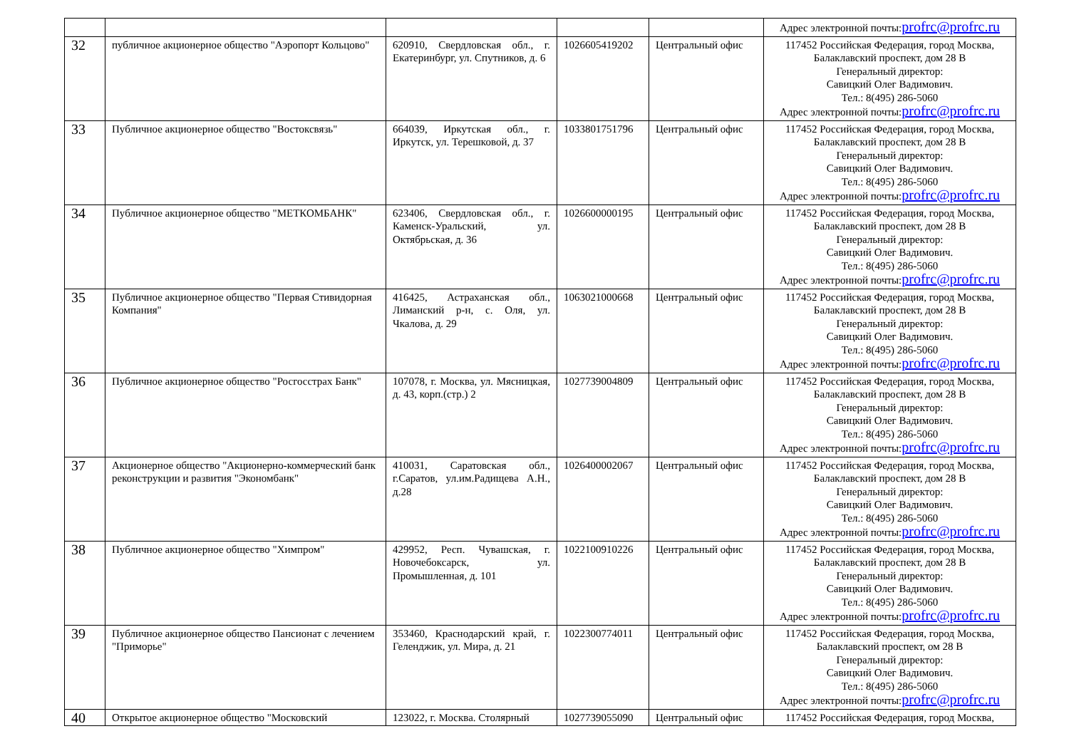| | | | | | Адрес электронной почты: profrc@profrc.ru |
| 32 | публичное акционерное общество "Аэропорт Кольцово" | 620910, Свердловская обл., г. Екатеринбург, ул. Спутников, д. 6 | 1026605419202 | Центральный офис | 117452 Российская Федерация, город Москва, Балаклавский проспект, дом 28 В Генеральный директор: Савицкий Олег Вадимович. Тел.: 8(495) 286-5060 Адрес электронной почты: profrc@profrc.ru |
| 33 | Публичное акционерное общество "Востоксвязь" | 664039, Иркутская обл., г. Иркутск, ул. Терешковой, д. 37 | 1033801751796 | Центральный офис | 117452 Российская Федерация, город Москва, Балаклавский проспект, дом 28 В Генеральный директор: Савицкий Олег Вадимович. Тел.: 8(495) 286-5060 Адрес электронной почты: profrc@profrc.ru |
| 34 | Публичное акционерное общество "МЕТКОМБАНК" | 623406, Свердловская обл., г. Каменск-Уральский, ул. Октябрьская, д. 36 | 1026600000195 | Центральный офис | 117452 Российская Федерация, город Москва, Балаклавский проспект, дом 28 В Генеральный директор: Савицкий Олег Вадимович. Тел.: 8(495) 286-5060 Адрес электронной почты: profrc@profrc.ru |
| 35 | Публичное акционерное общество "Первая Стивидорная Компания" | 416425, Астраханская обл., Лиманский р-н, с. Оля, ул. Чкалова, д. 29 | 1063021000668 | Центральный офис | 117452 Российская Федерация, город Москва, Балаклавский проспект, дом 28 В Генеральный директор: Савицкий Олег Вадимович. Тел.: 8(495) 286-5060 Адрес электронной почты: profrc@profrc.ru |
| 36 | Публичное акционерное общество "Росгосстрах Банк" | 107078, г. Москва, ул. Мясницкая, д. 43, корп.(стр.) 2 | 1027739004809 | Центральный офис | 117452 Российская Федерация, город Москва, Балаклавский проспект, дом 28 В Генеральный директор: Савицкий Олег Вадимович. Тел.: 8(495) 286-5060 Адрес электронной почты: profrc@profrc.ru |
| 37 | Акционерное общество "Акционерно-коммерческий банк реконструкции и развития "Экономбанк" | 410031, Саратовская обл., г.Саратов, ул.им.Радищева А.Н., д.28 | 1026400002067 | Центральный офис | 117452 Российская Федерация, город Москва, Балаклавский проспект, дом 28 В Генеральный директор: Савицкий Олег Вадимович. Тел.: 8(495) 286-5060 Адрес электронной почты: profrc@profrc.ru |
| 38 | Публичное акционерное общество "Химпром" | 429952, Респ. Чувашская, г. Новочебоксарск, ул. Промышленная, д. 101 | 1022100910226 | Центральный офис | 117452 Российская Федерация, город Москва, Балаклавский проспект, дом 28 В Генеральный директор: Савицкий Олег Вадимович. Тел.: 8(495) 286-5060 Адрес электронной почты: profrc@profrc.ru |
| 39 | Публичное акционерное общество Пансионат с лечением "Приморье" | 353460, Краснодарский край, г. Геленджик, ул. Мира, д. 21 | 1022300774011 | Центральный офис | 117452 Российская Федерация, город Москва, Балаклавский проспект, ом 28 В Генеральный директор: Савицкий Олег Вадимович. Тел.: 8(495) 286-5060 Адрес электронной почты: profrc@profrc.ru |
| 40 | Открытое акционерное общество "Московский | 123022, г. Москва. Столярный | 1027739055090 | Центральный офис | 117452 Российская Федерация, город Москва, |